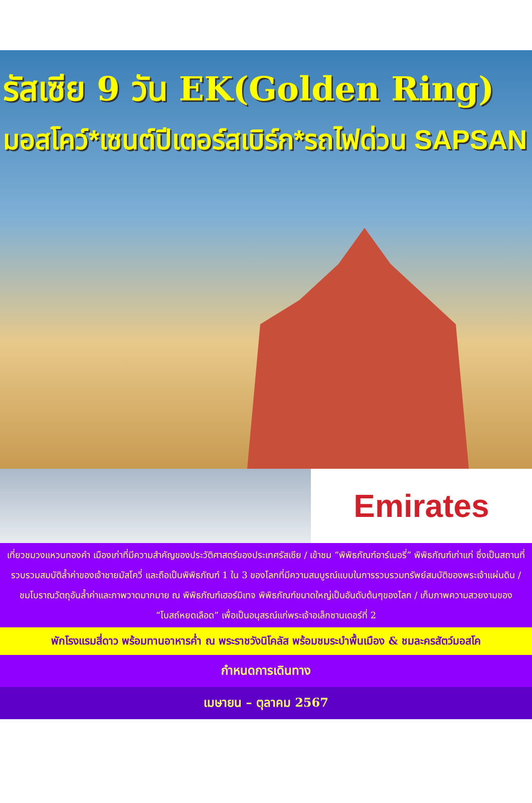รัสเซีย 9 วัน EK(Golden Ring)
มอสโคว์*เซนต์ปีเตอร์สเบิร์ก*รถไฟด่วน SAPSAN
Emirates
เที่ยวชมวงแหวนทองคำ เมืองเก่าที่มีความสำคัญของประวัติศาสตร์ของประเทศรัสเซีย / เข้าชม “พิพิธภัณฑ์อาร์เมอรี่” พิพิธภัณฑ์เก่าแก่ ซึ่งเป็นสถานที่รวบรวมสมบัติล้ำค่าของเจ้าชายมัสโควี่ และถือเป็นพิพิธภัณฑ์ 1 ใน 3 ของโลกที่มีความสมบูรณ์แบบในการรวบรวมทรัพย์สมบัติของพระเจ้าแผ่นดิน / ชมโบราณวัตถุอันล้ำค่าและภาพวาดมากมาย ณ พิพิธภัณฑ์เฮอร์มิเทจ พิพิธภัณฑ์ขนาดใหญ่เป็นอันดับต้นๆของโลก / เก็บภาพความสวยงามของ “โบสถ์หยดเลือด” เพื่อเป็นอนุสรณ์แก่พระเจ้าอเล็กซานเดอร์ที่ 2
พักโรงแรมสี่ดาว พร้อมทานอาหารค่ำ ณ พระราชวังนิโคลัส พร้อมชมระบำพื้นเมือง & ชมละครสัตว์มอสโค
กำหนดการเดินทาง
เมษายน – ตุลาคม 2567